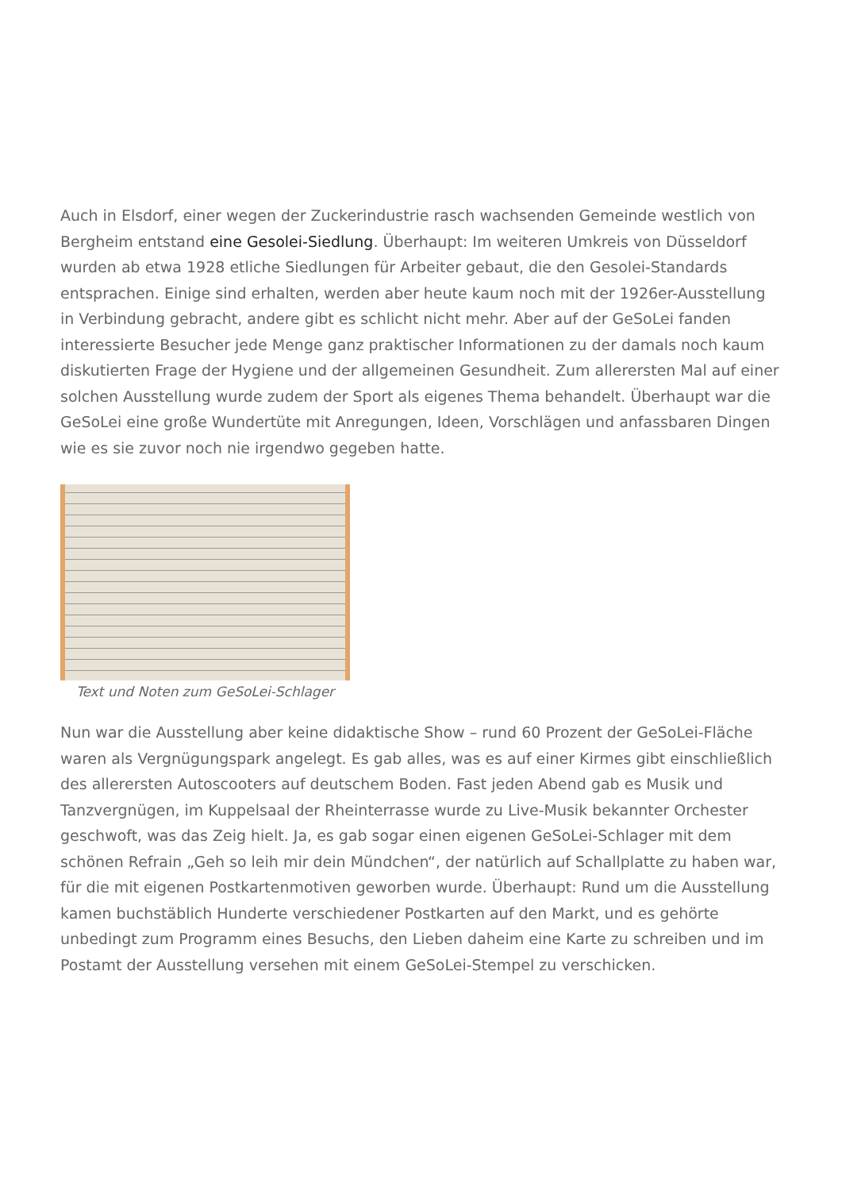Auch in Elsdorf, einer wegen der Zuckerindustrie rasch wachsenden Gemeinde westlich von Bergheim entstand eine Gesolei-Siedlung. Überhaupt: Im weiteren Umkreis von Düsseldorf wurden ab etwa 1928 etliche Siedlungen für Arbeiter gebaut, die den Gesolei-Standards entsprachen. Einige sind erhalten, werden aber heute kaum noch mit der 1926er-Ausstellung in Verbindung gebracht, andere gibt es schlicht nicht mehr. Aber auf der GeSoLei fanden interessierte Besucher jede Menge ganz praktischer Informationen zu der damals noch kaum diskutierten Frage der Hygiene und der allgemeinen Gesundheit. Zum allerersten Mal auf einer solchen Ausstellung wurde zudem der Sport als eigenes Thema behandelt. Überhaupt war die GeSoLei eine große Wundertüte mit Anregungen, Ideen, Vorschlägen und anfassbaren Dingen wie es sie zuvor noch nie irgendwo gegeben hatte.
Text und Noten zum GeSoLei-Schlager
Nun war die Ausstellung aber keine didaktische Show – rund 60 Prozent der GeSoLei-Fläche waren als Vergnügungspark angelegt. Es gab alles, was es auf einer Kirmes gibt einschließlich des allerersten Autoscooters auf deutschem Boden. Fast jeden Abend gab es Musik und Tanzvergnügen, im Kuppelsaal der Rheinterrasse wurde zu Live-Musik bekannter Orchester geschwoft, was das Zeig hielt. Ja, es gab sogar einen eigenen GeSoLei-Schlager mit dem schönen Refrain „Geh so leih mir dein Mündchen“, der natürlich auf Schallplatte zu haben war, für die mit eigenen Postkartenmotiven geworben wurde. Überhaupt: Rund um die Ausstellung kamen buchstäblich Hunderte verschiedener Postkarten auf den Markt, und es gehörte unbedingt zum Programm eines Besuchs, den Lieben daheim eine Karte zu schreiben und im Postamt der Ausstellung versehen mit einem GeSoLei-Stempel zu verschicken.